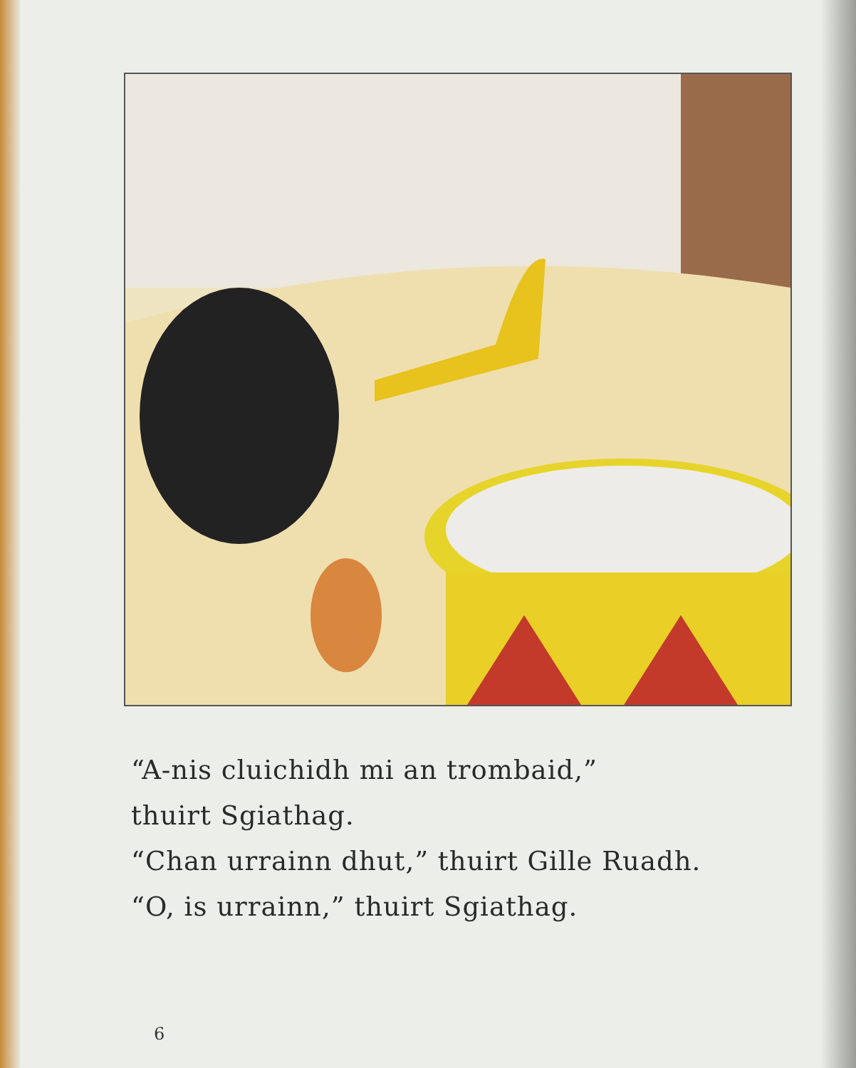“A-nis cluichidh mi an trombaid,”
thuirt Sgiathag.
“Chan urrainn dhut,” thuirt Gille Ruadh.
“O, is urrainn,” thuirt Sgiathag.
6